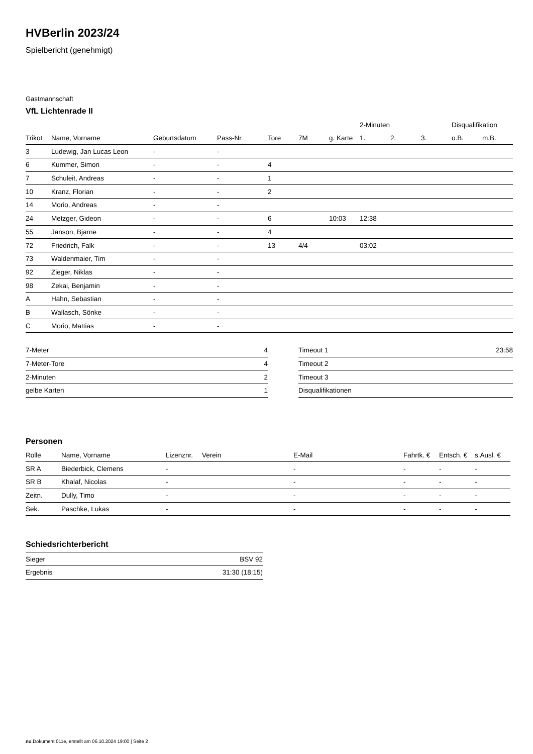HVBerlin 2023/24
Spielbericht (genehmigt)
Gastmannschaft
VfL Lichtenrade II
| | | | | | | | 2-Minuten | | | Disqualifikation | |
| --- | --- | --- | --- | --- | --- | --- | --- | --- | --- | --- | --- |
| Trikot | Name, Vorname | Geburtsdatum | Pass-Nr | Tore | 7M | g. Karte | 1. | 2. | 3. | o.B. | m.B. |
| 3 | Ludewig, Jan Lucas Leon | - | - | | | | | | | | |
| 6 | Kummer, Simon | - | - | 4 | | | | | | | |
| 7 | Schuleit, Andreas | - | - | 1 | | | | | | | |
| 10 | Kranz, Florian | - | - | 2 | | | | | | | |
| 14 | Morio, Andreas | - | - | | | | | | | | |
| 24 | Metzger, Gideon | - | - | 6 | | 10:03 | 12:38 | | | | |
| 55 | Janson, Bjarne | - | - | 4 | | | | | | | |
| 72 | Friedrich, Falk | - | - | 13 | 4/4 | | 03:02 | | | | |
| 73 | Waldenmaier, Tim | - | - | | | | | | | | |
| 92 | Zieger, Niklas | - | - | | | | | | | | |
| 98 | Zekai, Benjamin | - | - | | | | | | | | |
| A | Hahn, Sebastian | - | - | | | | | | | | |
| B | Wallasch, Sönke | - | - | | | | | | | | |
| C | Morio, Mattias | - | - | | | | | | | | |
| 7-Meter | 4 |
| 7-Meter-Tore | 4 |
| 2-Minuten | 2 |
| gelbe Karten | 1 |
| Timeout 1 | 23:58 |
| Timeout 2 | |
| Timeout 3 | |
| Disqualifikationen | |
Personen
| Rolle | Name, Vorname | Lizenznr. | Verein | E-Mail | Fahrtk. € | Entsch. € | s.Ausl. € |
| --- | --- | --- | --- | --- | --- | --- | --- |
| SR A | Biederbick, Clemens | - | | - | - | - | - |
| SR B | Khalaf, Nicolas | - | | - | - | - | - |
| Zeitn. | Dully, Timo | - | | - | - | - | - |
| Sek. | Paschke, Lukas | - | | - | - | - | - |
Schiedsrichterbericht
| Sieger | BSV 92 |
| Ergebnis | 31:30 (18:15) |
nu.Dokument 011e, erstellt am 06.10.2024 19:00 | Seite 2